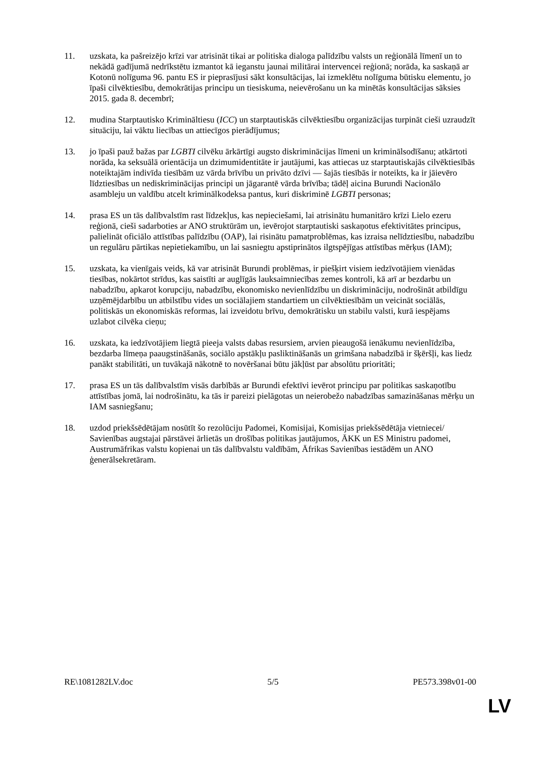11. uzskata, ka pašreizējo krīzi var atrisināt tikai ar politiska dialoga palīdzību valsts un reģionālā līmenī un to nekādā gadījumā nedrīkstētu izmantot kā ieganstu jaunai militārai intervencei reģionā; norāda, ka saskaņā ar Kotonū nolīguma 96. pantu ES ir pieprasījusi sākt konsultācijas, lai izmeklētu nolīguma būtisku elementu, jo īpaši cilvēktiesību, demokrātijas principu un tiesiskuma, neievērošanu un ka minētās konsultācijas sāksies 2015. gada 8. decembrī;
12. mudina Starptautisko Krimināltiesu (ICC) un starptautiskās cilvēktiesību organizācijas turpināt cieši uzraudzīt situāciju, lai vāktu liecības un attiecīgos pierādījumus;
13. jo īpaši pauž bažas par LGBTI cilvēku ārkārtīgi augsto diskriminācijas līmeni un kriminālsodīšanu; atkārtoti norāda, ka seksuālā orientācija un dzimumidentitāte ir jautājumi, kas attiecas uz starptautiskajās cilvēktiesībās noteiktajām indivīda tiesībām uz vārda brīvību un privāto dzīvi — šajās tiesībās ir noteikts, ka ir jāievēro līdztiesības un nediskriminācijas principi un jāgarantē vārda brīvība; tādēļ aicina Burundi Nacionālo asambleju un valdību atcelt kriminālkodeksa pantus, kuri diskriminē LGBTI personas;
14. prasa ES un tās dalībvalstīm rast līdzekļus, kas nepieciešami, lai atrisinātu humanitāro krīzi Lielo ezeru reģionā, cieši sadarboties ar ANO struktūrām un, ievērojot starptautiski saskaņotus efektivitātes principus, palielināt oficiālo attīstības palīdzību (OAP), lai risinātu pamatproblēmas, kas izraisa nelīdztiesību, nabadzību un regulāru pārtikas nepietiekamību, un lai sasniegtu apstiprinātos ilgtspējīgas attīstības mērķus (IAM);
15. uzskata, ka vienīgais veids, kā var atrisināt Burundi problēmas, ir piešķirt visiem iedzīvotājiem vienādas tiesības, nokārtot strīdus, kas saistīti ar auglīgās lauksaimniecības zemes kontroli, kā arī ar bezdarbu un nabadzību, apkarot korupciju, nabadzību, ekonomisko nevienlīdzību un diskrimināciju, nodrošināt atbildīgu uzņēmējdarbību un atbilstību vides un sociālajiem standartiem un cilvēktiesībām un veicināt sociālās, politiskās un ekonomiskās reformas, lai izveidotu brīvu, demokrātisku un stabilu valsti, kurā iespējams uzlabot cilvēka cieņu;
16. uzskata, ka iedzīvotājiem liegtā pieeja valsts dabas resursiem, arvien pieaugošā ienākumu nevienlīdzība, bezdarba līmeņa paaugstināšanās, sociālo apstākļu pasliktināšanās un grimšana nabadzībā ir šķēršļi, kas liedz panākt stabilitāti, un tuvākajā nākotnē to novēršanai būtu jākļūst par absolūtu prioritāti;
17. prasa ES un tās dalībvalstīm visās darbībās ar Burundi efektīvi ievērot principu par politikas saskaņotību attīstības jomā, lai nodrošinātu, ka tās ir pareizi pielāgotas un neierobežo nabadzības samazināšanas mērķu un IAM sasniegšanu;
18. uzdod priekšsēdētājam nosūtīt šo rezolūciju Padomei, Komisijai, Komisijas priekšsēdētāja vietniecei/ Savienības augstajai pārstāvei ārlietās un drošības politikas jautājumos, ĀKK un ES Ministru padomei, Austrumāfrikas valstu kopienai un tās dalībvalstu valdībām, Āfrikas Savienības iestādēm un ANO ģenerālsekretāram.
RE\1081282LV.doc 5/5 PE573.398v01-00
LV